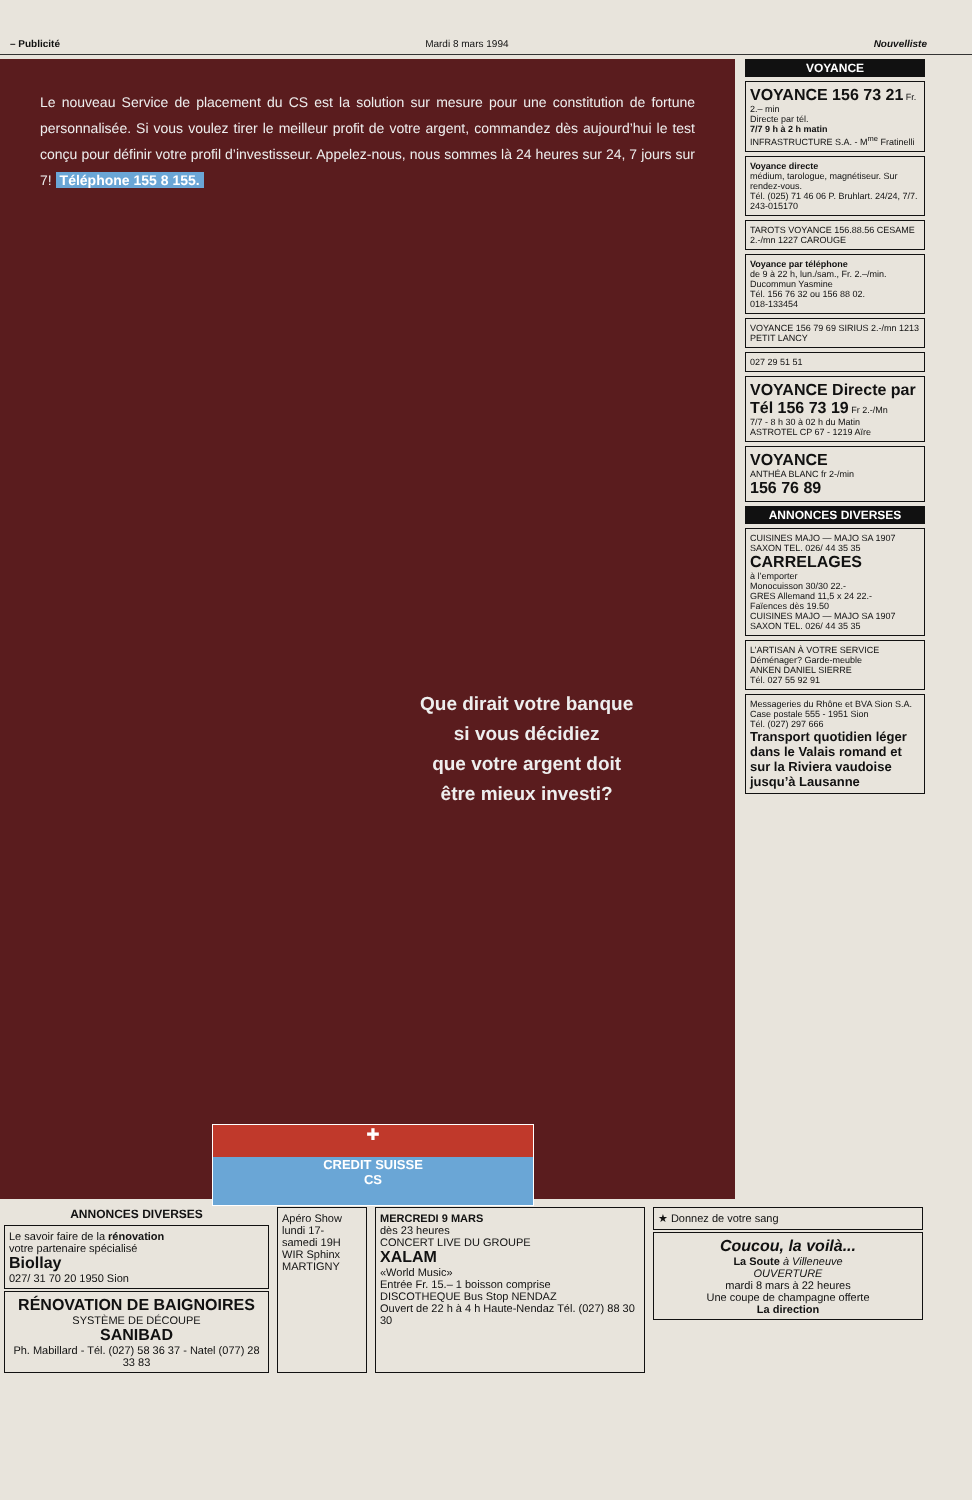– Publicité Mardi 8 mars 1994 Nouvelliste
Le nouveau Service de placement du CS est la solution sur mesure pour une constitution de fortune personnalisée. Si vous voulez tirer le meilleur profit de votre argent, commandez dès aujourd’hui le test conçu pour définir votre profil d’investisseur. Appelez-nous, nous sommes là 24 heures sur 24, 7 jours sur 7! Téléphone 155 8 155.
Que dirait votre banque
si vous décidiez
que votre argent doit
être mieux investi?
✚
CREDIT SUISSE
CS
VOYANCE
VOYANCE 156 73 21 Fr. 2.– min
Directe par tél.
7/7 9 h à 2 h matin
INFRASTRUCTURE S.A. - M<sup>me</sup> Fratinelli
Voyance directe
médium, tarologue, magnétiseur. Sur rendez-vous.
Tél. (025) 71 46 06 P. Bruhlart. 24/24, 7/7.
243-015170
TAROTS VOYANCE 156.88.56 CESAME 2.-/mn 1227 CAROUGE
Voyance par téléphone
de 9 à 22 h, lun./sam., Fr. 2.–/min. Ducommun Yasmine
Tél. 156 76 32 ou 156 88 02.
018-133454
VOYANCE 156 79 69 SIRIUS 2.-/mn 1213 PETIT LANCY
027 29 51 51
VOYANCE Directe par Tél 156 73 19 Fr 2.-/Mn
7/7 - 8 h 30 à 02 h du Matin
ASTROTEL CP 67 - 1219 Aïre
VOYANCE
ANTHÉA BLANC fr 2-/min
156 76 89
ANNONCES DIVERSES
CUISINES MAJO — MAJO SA 1907 SAXON TEL. 026/ 44 35 35
CARRELAGES
à l’emporter
Monocuisson 30/30 22.-
GRES Allemand 11,5 x 24 22.-
Faïences dès 19.50
CUISINES MAJO — MAJO SA 1907 SAXON TEL. 026/ 44 35 35
L’ARTISAN À VOTRE SERVICE
Déménager? Garde-meuble
ANKEN DANIEL SIERRE
Tél. 027 55 92 91
Messageries du Rhône et BVA Sion S.A.
Case postale 555 - 1951 Sion
Tél. (027) 297 666
Transport quotidien léger dans le Valais romand et sur la Riviera vaudoise jusqu’à Lausanne
ANNONCES DIVERSES
Le savoir faire de la rénovation
votre partenaire spécialisé
Biollay
027/ 31 70 20 1950 Sion
RÉNOVATION DE BAIGNOIRES
SYSTÈME DE DÉCOUPE
SANIBAD
Ph. Mabillard - Tél. (027) 58 36 37 - Natel (077) 28 33 83
Apéro Show lundi 17- samedi 19H WIR Sphinx MARTIGNY
MERCREDI 9 MARS
dès 23 heures
CONCERT LIVE DU GROUPE
XALAM
«World Music»
Entrée Fr. 15.– 1 boisson comprise
DISCOTHEQUE Bus Stop NENDAZ
Ouvert de 22 h à 4 h Haute-Nendaz Tél. (027) 88 30 30
★ Donnez de votre sang
Coucou, la voilà...
La Soute à Villeneuve
OUVERTURE
mardi 8 mars à 22 heures
Une coupe de champagne offerte
La direction